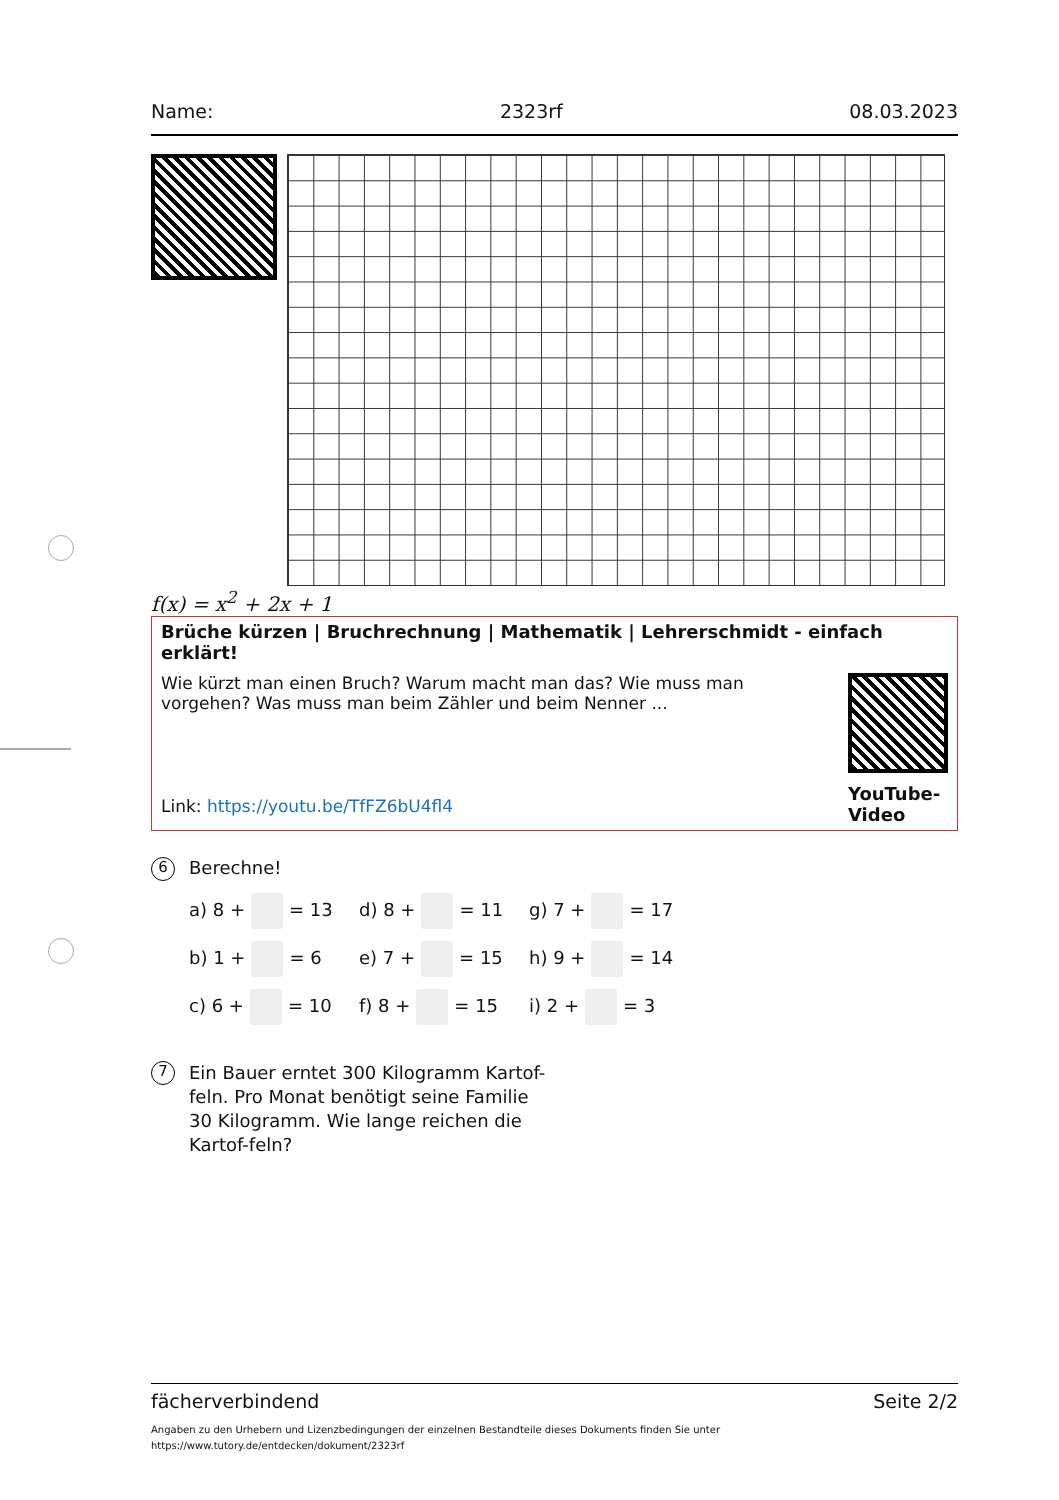Name: 2323rf 08.03.2023
f(x) = x<sup>2</sup> + 2x + 1
Brüche kürzen | Bruchrechnung | Mathematik | Lehrerschmidt - einfach erklärt!
Wie kürzt man einen Bruch? Warum macht man das? Wie muss man vorgehen? Was muss man beim Zähler und beim Nenner ...
Link: https://youtu.be/TfFZ6bU4fl4
YouTube-Video
6
Berechne!
a) 8 + = 13
d) 8 + = 11
g) 7 + = 17
b) 1 + = 6
e) 7 + = 15
h) 9 + = 14
c) 6 + = 10
f) 8 + = 15
i) 2 + = 3
7
Ein Bauer erntet 300 Kilogramm Kartof-feln. Pro Monat benötigt seine Familie 30 Kilogramm. Wie lange reichen die Kartof-feln?
fächerverbindend Seite 2/2
Angaben zu den Urhebern und Lizenzbedingungen der einzelnen Bestandteile dieses Dokuments finden Sie unter
https://www.tutory.de/entdecken/dokument/2323rf